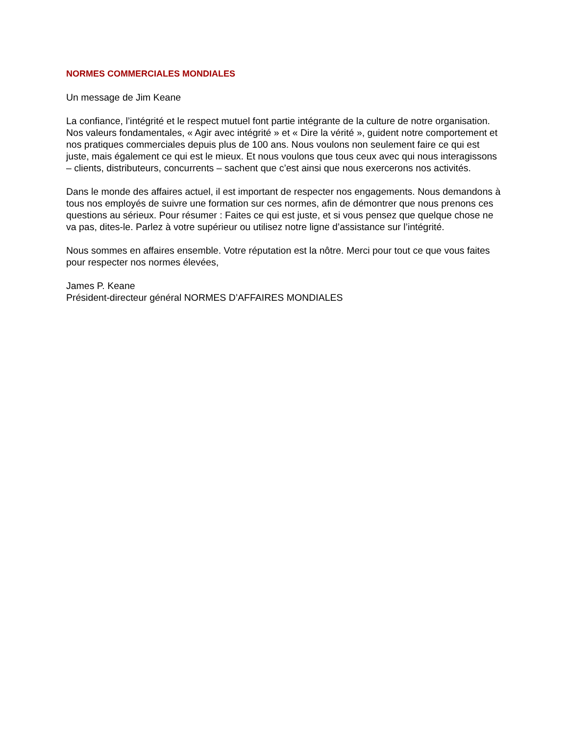NORMES COMMERCIALES MONDIALES
Un message de Jim Keane
La confiance, l’intégrité et le respect mutuel font partie intégrante de la culture de notre organisation. Nos valeurs fondamentales, « Agir avec intégrité » et « Dire la vérité », guident notre comportement et nos pratiques commerciales depuis plus de 100 ans. Nous voulons non seulement faire ce qui est juste, mais également ce qui est le mieux. Et nous voulons que tous ceux avec qui nous interagissons – clients, distributeurs, concurrents – sachent que c’est ainsi que nous exercerons nos activités.
Dans le monde des affaires actuel, il est important de respecter nos engagements. Nous demandons à tous nos employés de suivre une formation sur ces normes, afin de démontrer que nous prenons ces questions au sérieux. Pour résumer : Faites ce qui est juste, et si vous pensez que quelque chose ne va pas, dites-le. Parlez à votre supérieur ou utilisez notre ligne d’assistance sur l’intégrité.
Nous sommes en affaires ensemble. Votre réputation est la nôtre. Merci pour tout ce que vous faites pour respecter nos normes élevées,
James P. Keane
Président-directeur général NORMES D’AFFAIRES MONDIALES